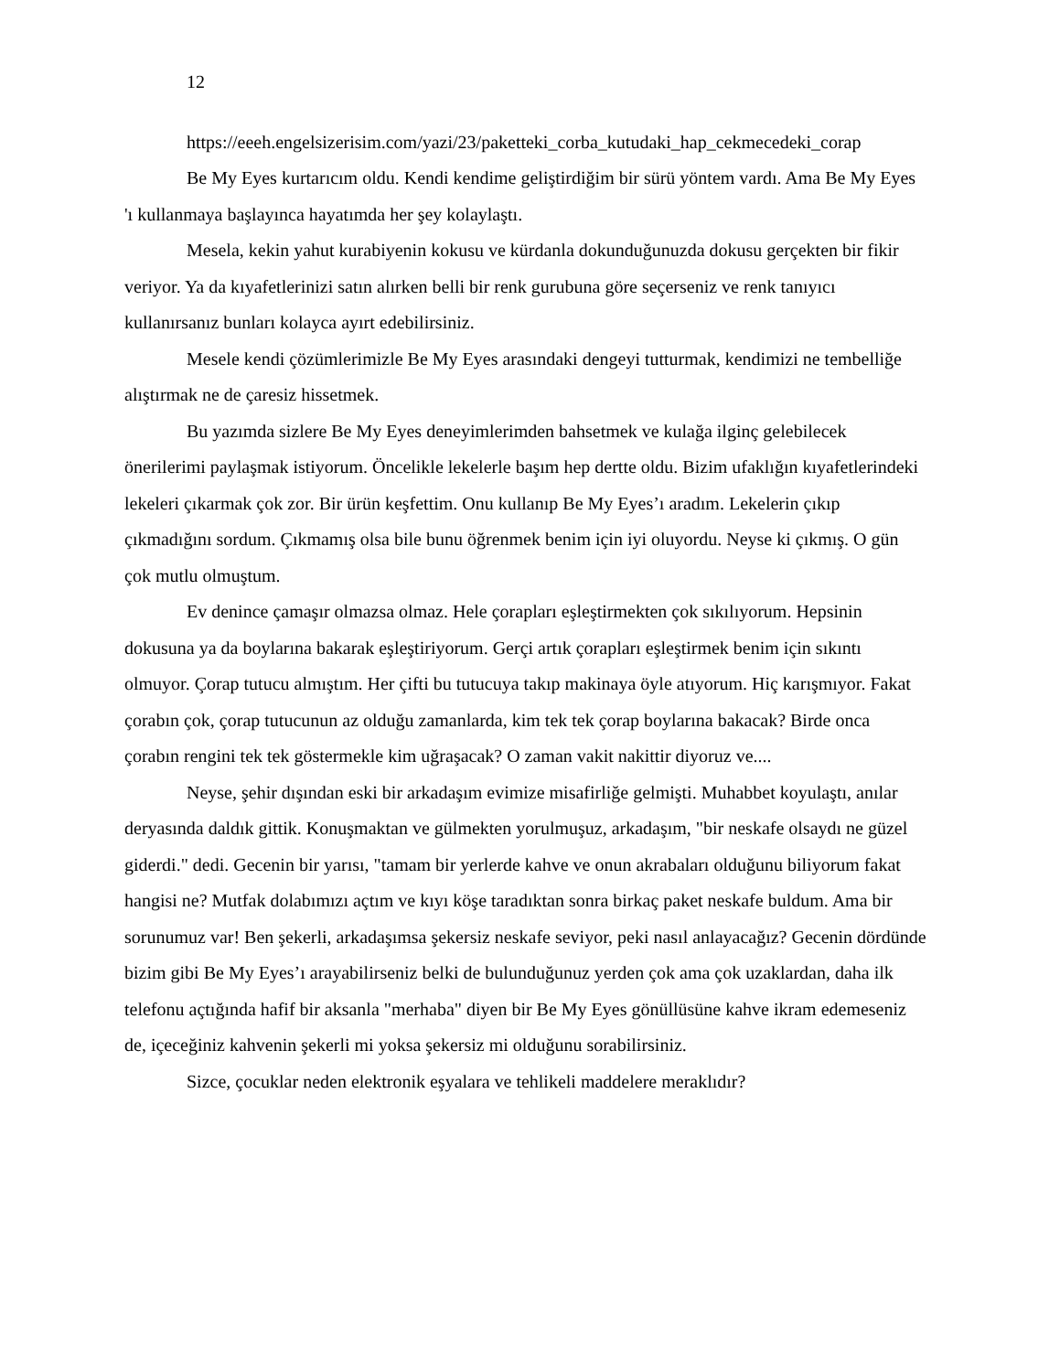12
https://eeeh.engelsizerisim.com/yazi/23/paketteki_corba_kutudaki_hap_cekmecedeki_corap
Be My Eyes kurtarıcım oldu. Kendi kendime geliştirdiğim bir sürü yöntem vardı. Ama Be My Eyes 'ı kullanmaya başlayınca hayatımda her şey kolaylaştı.
Mesela, kekin yahut kurabiyenin kokusu ve kürdanla dokunduğunuzda dokusu gerçekten bir fikir veriyor. Ya da kıyafetlerinizi satın alırken belli bir renk gurubuna göre seçerseniz ve renk tanıyıcı kullanırsanız bunları kolayca ayırt edebilirsiniz.
Mesele kendi çözümlerimizle Be My Eyes arasındaki dengeyi tutturmak, kendimizi ne tembelliğe alıştırmak ne de çaresiz hissetmek.
Bu yazımda sizlere Be My Eyes deneyimlerimden bahsetmek ve kulağa ilginç gelebilecek önerilerimi paylaşmak istiyorum. Öncelikle lekelerle başım hep dertte oldu. Bizim ufaklığın kıyafetlerindeki lekeleri çıkarmak çok zor. Bir ürün keşfettim. Onu kullanıp Be My Eyes’ı aradım. Lekelerin çıkıp çıkmadığını sordum. Çıkmamış olsa bile bunu öğrenmek benim için iyi oluyordu. Neyse ki çıkmış. O gün çok mutlu olmuştum.
Ev denince çamaşır olmazsa olmaz. Hele çorapları eşleştirmekten çok sıkılıyorum. Hepsinin dokusuna ya da boylarına bakarak eşleştiriyorum. Gerçi artık çorapları eşleştirmek benim için sıkıntı olmuyor. Çorap tutucu almıştım. Her çifti bu tutucuya takıp makinaya öyle atıyorum. Hiç karışmıyor. Fakat çorabın çok, çorap tutucunun az olduğu zamanlarda, kim tek tek çorap boylarına bakacak? Birde onca çorabın rengini tek tek göstermekle kim uğraşacak? O zaman vakit nakittir diyoruz ve....
Neyse, şehir dışından eski bir arkadaşım evimize misafirliğe gelmişti. Muhabbet koyulaştı, anılar deryasında daldık gittik. Konuşmaktan ve gülmekten yorulmuşuz, arkadaşım, "bir neskafe olsaydı ne güzel giderdi." dedi. Gecenin bir yarısı, "tamam bir yerlerde kahve ve onun akrabaları olduğunu biliyorum fakat hangisi ne? Mutfak dolabımızı açtım ve kıyı köşe taradıktan sonra birkaç paket neskafe buldum. Ama bir sorunumuz var! Ben şekerli, arkadaşımsa şekersiz neskafe seviyor, peki nasıl anlayacağız? Gecenin dördünde bizim gibi Be My Eyes’ı arayabilirseniz belki de bulunduğunuz yerden çok ama çok uzaklardan, daha ilk telefonu açtığında hafif bir aksanla "merhaba" diyen bir Be My Eyes gönüllüsüne kahve ikram edemeseniz de, içeceğiniz kahvenin şekerli mi yoksa şekersiz mi olduğunu sorabilirsiniz.
Sizce, çocuklar neden elektronik eşyalara ve tehlikeli maddelere meraklıdır?